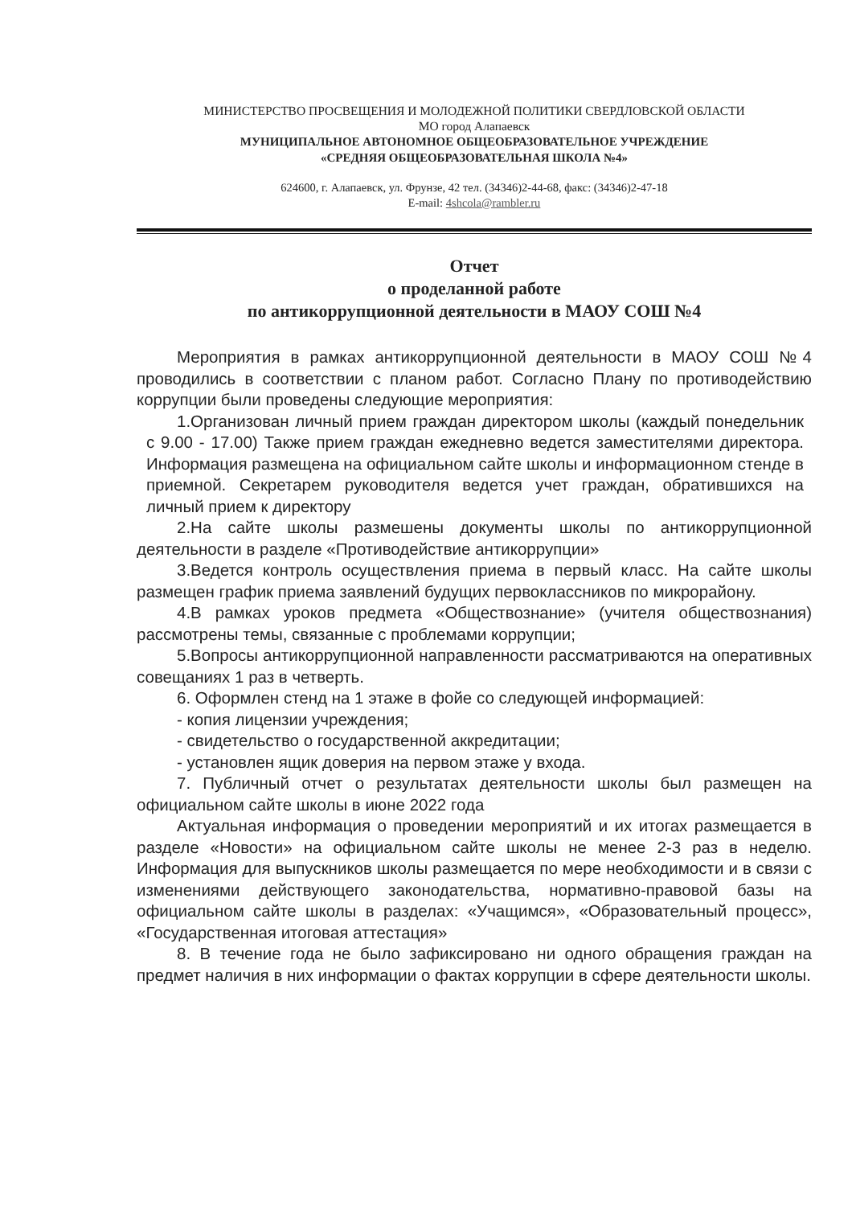МИНИСТЕРСТВО ПРОСВЕЩЕНИЯ И МОЛОДЕЖНОЙ ПОЛИТИКИ СВЕРДЛОВСКОЙ ОБЛАСТИ
МО город Алапаевск
МУНИЦИПАЛЬНОЕ АВТОНОМНОЕ ОБЩЕОБРАЗОВАТЕЛЬНОЕ УЧРЕЖДЕНИЕ
«СРЕДНЯЯ ОБЩЕОБРАЗОВАТЕЛЬНАЯ ШКОЛА №4»
624600, г. Алапаевск, ул. Фрунзе, 42 тел. (34346)2-44-68, факс: (34346)2-47-18
E-mail: 4shcola@rambler.ru
Отчет
о проделанной работе
по антикоррупционной деятельности в МАОУ СОШ №4
Мероприятия в рамках антикоррупционной деятельности в МАОУ СОШ №4 проводились в соответствии с планом работ. Согласно Плану по противодействию коррупции были проведены следующие мероприятия:
1.Организован личный прием граждан директором школы (каждый понедельник с 9.00 - 17.00) Также прием граждан ежедневно ведется заместителями директора. Информация размещена на официальном сайте школы и информационном стенде в приемной. Секретарем руководителя ведется учет граждан, обратившихся на личный прием к директору
2.На сайте школы размешены документы школы по антикоррупционной деятельности в разделе «Противодействие антикоррупции»
3.Ведется контроль осуществления приема в первый класс. На сайте школы размещен график приема заявлений будущих первоклассников по микрорайону.
4.В рамках уроков предмета «Обществознание» (учителя обществознания) рассмотрены темы, связанные с проблемами коррупции;
5.Вопросы антикоррупционной направленности рассматриваются на оперативных совещаниях 1 раз в четверть.
6. Оформлен стенд на 1 этаже в фойе со следующей информацией:
- копия лицензии учреждения;
- свидетельство о государственной аккредитации;
- установлен ящик доверия на первом этаже у входа.
7. Публичный отчет о результатах деятельности школы был размещен на официальном сайте школы в июне 2022 года
Актуальная информация о проведении мероприятий и их итогах размещается в разделе «Новости» на официальном сайте школы не менее 2-3 раз в неделю. Информация для выпускников школы размещается по мере необходимости и в связи с изменениями действующего законодательства, нормативно-правовой базы на официальном сайте школы в разделах: «Учащимся», «Образовательный процесс», «Государственная итоговая аттестация»
8. В течение года не было зафиксировано ни одного обращения граждан на предмет наличия в них информации о фактах коррупции в сфере деятельности школы.